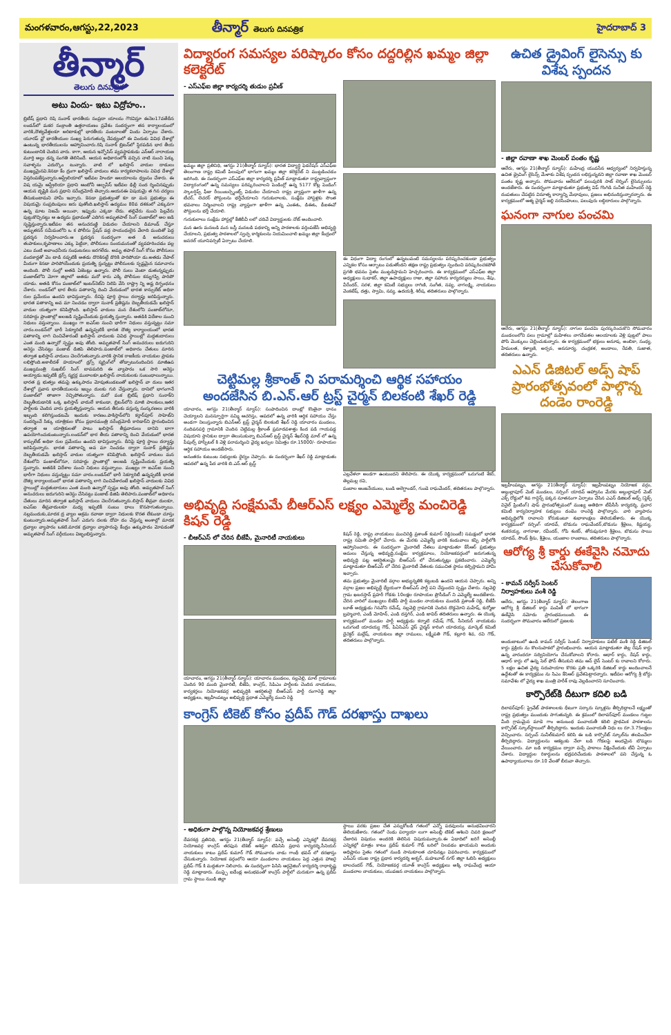మంగళవారం,ఆగస్టు,22,2023 తీన్మార్ తెలుగు దినపత్రిక హైదరాబాద్ 3
తీన్మార్
తెలుగు దినపత్రిక
అటు విందు- ఇటు విద్రోహం..
బ్రిటీష్ ప్రధాని రిషి సునాక్ భారతీయ సంప్రదా యాలను గౌరవిస్తూ ఈనెల17వతేదీన లండన్‌లో మకర సంక్రాంతి ఉత్తరాయణం ప్రవేశం సందర్భంగా తన కార్యాలయంలో వారికి,దౌత్యవేత్తలకూ అరిటాకుల్లో భారతీయ వంటకాలతో విందు ఏర్పాటు చేశారు. యూరప్ వ్లో భారతీయుల సంఖ్య పెరుగుతున్న నేపథ్యంలో ఈ విందుకు వివిధ దేశాల్లో ఉంటున్న భారతీయులను ఆహ్వానించారు.రిషి సునాక్ బ్రిటన్‌లో స్థిరపడిన భార తీయ కుటుంబానికి చెందిన వారు. కాగా, ఆయన ఇన్ఫోసిస్ వ్యవస్థాపకుడు ఎన్ఆర్ నారాయణ మూర్తి అల్లు డన్న సంగతి తెలిసిందే. ఆయన అధికారంలోకి వచ్చిన నాటి నుంచి పెక్కు సవాళ్ళను ఎదుర్కొం టున్నారు. వాటి లో ఖలిస్తాన్ వాదుల దాడులు ముఖ్యమైనవి.కెనడా కేం ద్రంగా ఖలిస్తాన్ వాదులు తమ కార్యకలాపాలను వివిధ దేశాల్లో విస్తరింపజేస్తున్నారు.ఆస్ట్రేలియాలో ఇటీవల హిందూ ఆలయాలను ధ్వంసం చేశారు. ఈ విష యమై ఆస్ట్రేలియా ప్రధాని ఆంటోనీ ఆల్బనీస్ ఇటీవల ఢిల్లీ సంద ర్శించినప్పుడు ఆయన దృష్టికి మన ప్రధాని నరేంద్రమోదీ తెచ్చారు.ఆయనఈ విషయమై త గిన చర్యలు తీసుకుంటామని హామీ ఇచ్చారు. కెనడా ప్రభుత్వంతో కూ డా మన ప్రభుత్వం ఈ విషయమై సంప్రదింపులు జరు పుతోంది.ఖలిస్తాన్ ఉద్యమం 80వ దశకంలో ఎక్కువగా ఉన్న మాట నిజమే అయినా, ఇప్పుడు ఎక్కడా లేదు. తల్లివేరు నుంచి పిల్లవేరు పుట్టుకొచ్చినట్టు ఆ ఉద్యమ ప్రభావంతో ఎదిగిన అమృతపాల్ సింగ్ పంజాబ్‌లో అల జడి సృష్టిస్తున్నారు.ఇటీవల తన అనుచరుణ్ణి విడుదల చేయాలని డిమాండ్ చేస్తూ అమృతసర్ సమీపంలోని ఒ క పోలీసు స్టేషన్ వద్ద సాయుధులైన వేలాది మందితో పెద్ద ప్రదర్శన నిర్వహించారు.ఆ ప్రదర్శన సందర్భంగా అత డి అనుచరులు తుపాకులు,కృపాణాలు ఎక్కు పెట్టినా, పోలీసులు సంయమనంతో వ్యవహరించడం వల్ల ఎటు వంటి అవాంఛనీయ సంఘటనలు జరగలేదు. అమృ తపాల్ సింగ్ కోసం పోలీసులు వందకార్లతో వెం టాడి నప్పటికీ అతడు దొరికినట్టే దొరికి పారిపోయా డు.అతడు నేపాల్ మీదుగా కెనడా పారిపోయేందుకు ప్రయత్ని స్తున్నట్టు పోలీసులకు స్పష్టమైన సమాచారం అందింది. పోలీ సుల్తో అతడి ఏజెంట్లు ఉన్నారు. పోలీ సులు వెంటా డుతున్నప్పుడు పంజాబ్‌లోని మోగా జిల్లాలో అతడు మరో కారు ఎక్కి పోలీసుల కన్నుగప్పి పారిపో యాడు. అతడి కోసం పంజాబ్‌లో ఇంటర్‌నెట్‌ని నిలిపి వేసి రాష్ట్రా న్ని అష్ట దిగ్బంధనం చేశారు. లండన్‌లో భార తీయ పతాకాన్ని దించి వేయడంలో భారత కాన్సులేట్ అధికా రుల ప్రమేయం ఉందని భావిస్తున్నారు. దీనిపై పూర్తి స్థాయి దర్యాప్తు జరిపిస్తున్నారు. భారత పతాకాన్ని అవ మా నించడం ద్వారా సునాక్ ప్రతిష్టను దెబ్బతీయడమే ఖలిస్తాన్ వాదుల యత్నంగా కనిపిస్తోంది. ఖలిస్తాన్ వాదులు మన దేశంలోని పంజాబ్‌లోనూ, సరిహద్దు ప్రాంతాల్లో అలజడి సృష్టించేందుకు ప్రయత్ని స్తున్నారు. అతడికి విదేశాల నుంచి నిధులు వస్తున్నాయి. ముఖ్యం గా ఐఎస్ఐ నుంచి భారీగా నిధులు వస్తున్నట్టు సమా చారం.లండన్‌లో భారీ సెక్యూరిటీ ఉన్నప్పటికీ భారత దౌత్య కార్యాలయంలో భారత పతాకాన్ని లాగి చించివేశారంటే ఖలిస్తాన్ వాదులకు వివిధ స్థాయిల్లో మద్దతుదారులు ఎంత మంది ఉన్నారో స్పష్టం అవు తోంది. అమృతపాల్ సింగ్ అనుచరులు ఐదుగురిని అరెస్టు చేసినట్టు పంజాబ్ డిజిపి తెలిపారు.పంజాబ్‌లో అధికారం చేతులు మారిన తర్వాత ఖలిస్తాన్ వాదులు చెలరేగుతున్నారు.వారికి స్థానిక రాజకీయ నాయకుల ప్రాపకం లభిస్తోంది.అకాలీదళ్ హయాంలో డ్రగ్స్ స్మగ్లింగ్‌లో తోడ్పాటునందించిన మాజీఉప ముఖ్యమంత్రి సుఖబీర్ సింగ్ బావమరిది ఈ వ్యాపారం ఒక సారి అరెస్టు అయ్యాడు.ఇప్పటికీ డ్రగ్స్ స్మగ్లర్ల ముఠాలకూ,ఖలిస్తాన్ నాయకులకు సంబంధాలున్నాయి. భారత ప్ర భుత్వం తమపై ఉక్కుపాదం మోపుతుండటంతో ఖలిస్తాన్ వా దులు ఇతర దేశాల్లో ప్రవాస భారతీయులను ఇబ్బం దులకు గురి చేస్తున్నారు. దానిలో భాగంగానే పంజాబ్‌లో తాజాగా రెచ్చిపోతున్నారు. మరో వంక బ్రిటిష్ ప్రధాని సునాక్‌ని దెబ్బతీయడానికి ఒక్క ఖలిస్తాన్ వాదులే కాకుండా, బ్రిటన్‌లోని మాజీ పాలకులు,ఇతర పార్టీలకు చెందిన వారు ప్రయత్నిస్తున్నారు. ఆయన తీసుకు వస్తున్న సంస్కరణలు వారికి ఇబ్బంది కలిగిస్తుండటమే ఇందుకు కారణం.పాకిస్తాన్‌లోని కర్తార్‌పూర్ సాహెబ్‌ని సందర్శించే సిక్కు యాత్రికుల కోసం ప్రధానమంత్రి నరేంద్రమోదీ కారిడార్‌ని ప్రారంభించిన తర్వాత ఆ యాత్రికులతో పాటు ఖలిస్తాన్ తీవ్రవాదులు దానిని బాగా ఉపయోగించుకుంటున్నారు.లండన్‌లో భార తీయ పతాకాన్ని దించి వేయడంలో భారత కాన్సులేట్ అధికా రుల ప్రమేయం ఉందని భావిస్తున్నారు. దీనిపై పూర్తి స్థాయి దర్యాప్తు జరిపిస్తున్నారు. భారత పతాకాన్ని అవ మా నించడం ద్వారా సునాక్ ప్రతిష్టను దెబ్బతీయడమే ఖలిస్తాన్ వాదుల యత్నంగా కనిపిస్తోంది. ఖలిస్తాన్ వాదులు మన దేశంలోని పంజాబ్‌లోనూ, సరిహద్దు ప్రాంతాల్లో అలజడి సృష్టించేందుకు ప్రయత్ని స్తున్నారు. అతడికి విదేశాల నుంచి నిధులు వస్తున్నాయి. ముఖ్యం గా ఐఎస్ఐ నుంచి భారీగా నిధులు వస్తున్నట్టు సమా చారం.లండన్‌లో భారీ సెక్యూరిటీ ఉన్నప్పటికీ భారత దౌత్య కార్యాలయంలో భారత పతాకాన్ని లాగి చించివేశారంటే ఖలిస్తాన్ వాదులకు వివిధ స్థాయిల్లో మద్దతుదారులు ఎంత మంది ఉన్నారో స్పష్టం అవు తోంది. అమృతపాల్ సింగ్ అనుచరులు ఐదుగురిని అరెస్టు చేసినట్టు పంజాబ్ డిజిపి తెలిపారు.పంజాబ్‌లో అధికారం చేతులు మారిన తర్వాత ఖలిస్తాన్ వాదులు చెలరేగుతున్నారు.లిస్తాన్ తీవ్రవా దులకూ, ఐఎస్ఐ తీవ్రవాదులకూ మధ్య ఇప్పటికీ సంబం ధాలు కొనసాగుతున్నాయి. నల్లమందుకు,మాదక ద్ర వ్యాల అక్రమ రవాణా ద్వారా నిధులకు కొరత లేకుండా చూస్తు కుంటున్నారు.అమృతపాల్ సింగ్ ఎదుగు దలకు దోహ దం చేస్తున్న అంశాల్లో మాదక ద్రవ్యాల వ్యాపారం ఒకటి.మాదక ద్రవ్యాల వ్యాపారంపై కేంద్రం ఉక్కుపాదం మోపడంతో అమృతపాల్ సింగ్ వర్గీయులు విజృంభిస్తున్నారు.
విద్యారంగ సమస్యల పరిష్కారం కోసం దద్దరిల్లిన ఖమ్మం జిల్లా కలెక్టరేట్
- ఎస్ఎఫ్ఐ జిల్లా కార్యదర్శి తుడుం ప్రవీణ్
ఖమ్మం జిల్లా ప్రతినిధి, ఆగస్టు 21(తీన్మార్ న్యూస్): భారత విద్యార్థి ఫెడరేషన్ ఎస్ఎఫ్ఐ తెలంగాణ రాష్ట్ర కమిటీ పిలుపులో భాగంగా ఖమ్మం జిల్లా కలెక్టరేట్ ని ముట్టడించడం జరిగింది. ఈ సందర్భంగా ఎస్ఎఫ్ఐ జిల్లా కార్యదర్శి ప్రవీణ్ మాట్లాడుతూ రాష్ట్రవ్యాప్తంగా విద్యారంగంలో ఉన్న సమస్యలు పరిష్కరించాలని పెండింగ్లో ఉన్న 5177 కోట్ల పెండింగ్ స్కాలర్షిప్స్ ఫీజు రీయింబర్స్మెంట్స్ విడుదల చేయాలని రాష్ట్ర వ్యాప్తంగా ఖాళీగా ఉన్న టీచర్, లెచరర్ పోస్టులను భర్తీచేయాలని గురుకులాలకు, సంక్షేమ హాస్టళ్లకు సొంత భవనాలు నిర్మించాలని రాష్ట్ర వ్యాప్తంగా ఖాళీగా ఉన్న ఎంఈఓ, డిఈఓ, డీఐఈవో పోస్టులను భర్తీ చేయాలి.
గురుకులాలు సంక్షేమ హాస్టల్లో కేజీబీవీ లలో చదివే విద్యార్థులకు నోట్ అందించాలి.
మన ఊరు మనబడి మన బస్తీ మనబడి పథకాన్ని అన్ని పాఠశాలకు వర్తింపజేసే అభివృద్ధి చేయాలని, ప్రభుత్వ పాఠశాలలో స్వచ్ఛ కార్మికులను నియమించాలి ఖమ్మం జిల్లా కేంద్రంలో జనరల్ యూనివర్సిటీ ఏర్పాటు చేయాలి.
ఈ విధంగా విద్యా రంగంలో ఉన్నటువంటి సమస్యలను పరిష్కరించకుండా ప్రభుత్వం ఎన్నికల కోసం ఆర్భాటం పడుతోందని తక్షణ రాష్ట్ర ప్రభుత్వం స్పందించి పరిష్కరించకపోతే ప్రగతి భవనం సైతం ముట్టడిస్తామని హెచ్చరించారు. ఈ కార్యక్రమంలో ఎస్ఎఫ్ఐ జిల్లా అధ్యక్షులు సుధాకర్, జిల్లా ఉపాధ్యక్షులు రాజు, జిల్లా సహాయ కార్యదర్శులు సాయి, శేషు, వీరేందర్, సరళ, జిల్లా కమిటీ సభ్యులు రాగిణి, సంగీత, నవ్య, నాగలక్ష్మి, నాయకులు వెంకటేష్, దత్తు, స్వామి, నవ్య, ఉదయశ్రీ, శిరీష, తదితరులు పాల్గొన్నారు.
చెట్టిమల్ల శ్రీకాంత్ ని పరామర్శించి ఆర్థిక సహాయం
అందజేసిన బి.ఎన్.ఆర్ ట్రస్ట్ చైర్మన్ బిలకంటి శేఖర్ రెడ్డి
యాచారం, ఆగస్టు 21(తీన్మార్ న్యూస్): సంపాదించిన దాంట్లో కొంతైనా ధానం చెయ్యాలని మనస్ఫూర్తిగా నమ్మి ఆచరిస్తు, ఆపదలో ఉన్న వారికి ఆర్థిక సహాయం చేస్తు అండగా నిలుస్తున్నారు బిఎన్ఆర్ ట్రస్ట్ చైర్మన్ బిలకంటి శేఖర్ రెడ్డి యాచారం మండలం, నందివనపర్తి గ్రామానికి చెందిన చెట్టిమల్ల శ్రీకాంత్ ప్రమాదవశాత్తు కింద పడి గాయపడ్డ విషయాని స్థానికుల ద్వారా తెలుసుకున్నా బిఎన్ఆర్ ట్రస్ట్ చైర్మన్ శేఖర్‌రెడ్డి మాల్ లో ఉన్న పీపుల్స్ హాస్పిటల్ కి వెళ్లి పరామర్శించి వైద్య ఖర్చుల నిమిత్తం రూ.15000/- రూపాయల ఆర్థిక సహాయం అందజేసారు.
అనంతరం కుటుంబ సభ్యులకు ధైర్యం చెప్పారు. ఈ సందర్భంగా శేఖర్ రెడ్డి మాట్లాడుతు ఆపదలో ఉన్న పేద వారికి బి.ఎన్.ఆర్ ట్రస్ట్
ఎల్లవేళలా అండగా ఉంటుందని తెలిపారు. ఈ యొక్క కార్యక్రమంలో ఒరుగంటి శేకర్, తెల్లమల్ల రవి,
పంబాల ఆంజనేయులు, బండి అలెగ్జాండర్, గుండె రాఘవేందర్, తదితరులు పాల్గొన్నారు.
అభివృద్ధి సంక్షేమమే బీఆర్ఎస్ లక్ష్యం ఎమ్మెల్యే మంచిరెడ్డి కిషన్ రెడ్డి
- బీఆర్ఎస్ లో చేరిన బీజేపీ, మైనారిటీ నాయకులు
యాచారం, ఆగస్టు 21(తీన్మార్ న్యూస్): యాచారం మండలం, నల్లవెల్లి, మాల్ గ్రామాలకు చెందిన 90 మంది మైనారిటీ, బీజేపి, కాంగ్రెస్, సిపిఎం పార్టీలకు చెందిన నాయకులు, కార్యకర్తలు నియోజకవర్గ అభివృద్ధికి ఆకర్షితులై బీఆర్ఎస్ పార్టీ రంగారెడ్డి జిల్లా అధ్యక్షులు, ఇబ్రహీంపట్నం అభివృద్ధి ప్రధాత ఎమ్మెల్యే మంచి రెడ్డి
కిషన్ రెడ్డి, రాష్ట్ర నాయకులు మంచిరెడ్డి ప్రశాంత్ కుమార్ రెడ్డి(బంటీ) సమక్షంలో భారత రాష్ట్ర సమితి పార్టీలో చేరారు. ఈ మేరకు ఎమ్మెల్యే వారికి కండువాలు కప్పి పార్టీలోకి ఆహ్వానించారు. ఈ సందర్భంగా మైనారిటీ నేతలు మాట్లాడుతూ కేసీఆర్ ప్రభుత్వం అమలు చేస్తున్న అభివృద్ధి,సంక్షేమ కార్యక్రమాలు, నియోజకవర్గంలో జరుగుతున్న అభివృద్ధి పట్ల ఆకర్షితులమై బీఆర్ఎస్ లో చేరుతున్నట్లు ప్రకటించారు. ఎమ్మెల్యే మాట్లాడుతూ బీఆర్ఎస్ లో చేరిన మైనారిటీ నేతలకు సముచిత స్థానం కల్పిస్తామని హామీ ఇచ్చారు.
తమ ప్రభుత్వం మైనారిటీ వర్గాల అభ్యున్నతికి కట్టుబడి ఉందని ఆయన చెప్పారు. అన్ని వర్గాల ప్రజల అభివృద్ధే ధ్యేయంగా బీఆర్ఎస్ పార్టీ పని చేస్తుందని స్పష్టం చేశారు. నల్లవెల్లి గ్రామ ఖబరస్తాన్ ప్రహరీ గోడకు 10లక్షల రూపాయల ప్రొసీడింగ్ ని ఎమ్మెల్యే అందజేశారు. చేరిన వారిలో ముఖ్యులు బీజేపీ పార్టీ మండల నాయకులు మందడి ప్రశాంత్ రెడ్డి, బీజేపీ బూత్ అధ్యక్షుడు గెనవోని రమేష్, నల్లవెల్లి గ్రామానికి చెందిన దొడ్డమోని మహేష్, కుర్మోజు బ్రహ్మచారి, ఎండీ మోహిన్, ఎండి దస్తగిర్, ఎండి జావిద్ తదితరులు ఉన్నారు. ఈ యొక్క కార్యక్రమంలో మండల పార్టీ అధ్యక్షుడు కర్నాటి రమేష్ గౌడ్, సీనియర్ నాయకుడు ఒరుగంటి యాదయ్య గౌడ్, పిఏసిఎస్ వైస్ చైర్మన్ కారింగి యాదయ్య, మార్కెట్ కమిటీ డైరెక్టర్ మల్లేష్, నాయకులు జిల్లా రాములు, లక్ష్మీపతి గౌడ్, కల్లూరి శివ, రవి గౌడ్, తదితరులు పాల్గొన్నారు.
కాంగ్రెస్ టికెట్ కోసం ప్రదీప్ గౌడ్ దరఖాస్తు దాఖలు
- అధికంగా పాల్గొన్న నియోజకవర్గ శ్రేణులు
దేవరకద్ర ప్రతినిధి, ఆగస్టు 21(తీన్మార్ న్యూస్): వచ్చే అసెంబ్లీ ఎన్నికల్లో దేవరకద్ర నియోజవర్గ కాంగ్రెస్ తరఫున టికెట్ ఆశిస్తూ టిపిసిసి ప్రధాన కార్యదర్శి,సీనియర్ నాయకులు కాటం ప్రదీప్ కుమార్ గౌడ్ సోమవారం నాడు గాంధీ భవన్ లో దరఖాస్తు చేసుకున్నారు. నియోజక వర్గంలోని ఆయా మండలాల నాయకులు పెద్ద ఎత్తున హాజరై ప్రదీప్ గౌడ్ కి మద్దతుగా నిలిచారు. ఈ సందర్భంగా పిసిసి ఆర్గనైజింగ్ కార్యదర్శి రాధాకృష్ణ రెడ్డి మాట్లాడారు. ముప్పై ఐదేండ్ల అనుభవంతో కాంగ్రెస్ పార్టీలో చురుకుగా ఉన్న ప్రదీప్ గ్రామ స్థాయి నుండి జిల్లా
స్థాయి వరకు ప్రజల చేత ఎన్నుకోబడి గతంలో ఎన్నో పదవులను అనుభవించారని తెలియజేశారు. గతంలో రెండు పర్యాయా లుగా అసెంబ్లీ టికెట్ ఆశించి చివరి క్షణంలో చేజారిన విషయం అందరికి తెలిసిన విషయమన్నారు.ఈ ఏడాదిలో జరిగే అసెంబ్లీ ఎన్నికల్లో మాత్రం కాటం ప్రదీప్ కుమార్ గౌడ్ బరిలో నిలవడం ఖాయమని అందుకు అధిష్టానం సైతం గతంలో నుండి సానుకూలత చూపినట్లు వివరించారు. కార్యక్రమంలో ఎన్ఎస్ యుఐ రాష్ట్ర ప్రధాన కార్యదర్శి అక్బర్, మహబూబ్ నగర్ జిల్లా ఓబిసి అధ్యక్షులు బాలచందర్ గౌడ్, నియోజకవర్గ యూత్ కాంగ్రెస్ అధ్యక్షులు అక్కి రాఘవేంద్ర ఆయా మండలాల నాయకులు, యువజన నాయకులు పాల్గొన్నారు.
ఉచిత డ్రైవింగ్ లైసెన్సు కు విశేష స్పందన
- జిల్లా రవాణా శాఖ మెంబర్ పంతం కృష్ణ
ఆలేరు, ఆగస్టు 21(తీన్మార్ న్యూస్): మహేంద్ర యువసేన ఆధ్వర్యంలో నిర్వహిస్తున్న ఉచిత డ్రైవింగ్ లైసెన్స్ మేళాకు విశేష స్పందన లభిస్తున్నదని జిల్లా రవాణా శాఖ మెంబర్ పంతం కృష్ణ అన్నారు. సోమవారం ఆలేరులో పలువురికి సాట్ లెర్నింగ్ లైసెన్సులను అందజేశారు. ఈ సందర్భంగా మాట్లాడుతూ ప్రభుత్వ విప్ గొంగిడి సునీత మహేందర్ రెడ్డి దంపతులు చేపట్టిన వినూత్న కార్యాన్ని మేధావులు, ప్రజలు అభినందిస్తున్నారన్నారు. ఈ కార్యక్రమంలో ఆత్మ చైర్మన్ జల్లి నరసింహులు, పలువురు లబ్ధిదారులు పాల్గొన్నారు.
ఘనంగా నాగుల పంచమి
ఆలేరు, ఆగస్టు 21(తీన్మార్ న్యూస్): నాగుల పంచమి పురస్కరించుకొని సోమవారం మండలంలోని పలు గ్రామాల్లో మహిళలు నాగదేవతల ఆలయాలకు వెళ్లి పుట్టలో పాలు పోసి మొక్కులు చెల్లించుకున్నారు. ఈ కార్యక్రమంలో భక్తులు అనూష, అంబికా, సంధ్య, హేమలత, కళ్యాణి, అర్చన, అనసూర్య, చంద్రకళ, అందాలు, రేవతి, సుజాత, తదితరులు ఉన్నారు.
ఎఎన్ డిజిటల్ అడ్స్ షాప్ ప్రారంభోత్సవంలో పాల్గొన్న దండెం రాంరెడ్డి
ఇబ్రహీంపట్నం, ఆగస్టు 21(తీన్మార్ న్యూస్): ఇబ్రహీంపట్నం నియోజక వర్గం, అబ్దుల్లాపూర్ మెట్ మండలం, నర్సింగ్ యాదవ్ ఆహ్వానం మేరకు అబ్దుల్లాపూర్ మెట్ ఎక్స్ రోడ్డులో శివ గార్డెన్స్ పక్కన నూతనంగా ఏర్పాటు చేసిన ఎఎన్ డిజిటల్ అడ్స్ (ఫ్లెక్స్ వినైల్ ప్రింటింగ్) షాప్ ప్రారంభోత్సవంలో ముఖ్య అతిథిగా టీపీసీసీ కార్యదర్శి, ప్రచార కమిటీ కార్యనిర్వాహక సభ్యులు దండెం రాంరెడ్డి పాల్గొన్నారు. వారి వ్యాపారం అభివృద్ధిలోకి రావాలని కోరుకుంటూ శుభాకాంక్షలు తెలియజేశారు. ఈ యొక్క కార్యక్రమంలో నర్సింగ్ యాదవ్, బొడుసు రాఘవేందర్,బొడుసు శ్రీశైలం, కిష్టయ్య, శంకరయ్య, నాగరాజు, రవీందర్, గోపి శంకర్, తోరుపునూరి శ్రీశైలం, బొడుసు సాయి యాదవ్, సౌండ్ శ్రీను, శ్రీశైలం, యంజాల రాంబాబు, తదితరులు పాల్గొన్నారు.
ఆరోగ్య శ్రీ కార్డు ఈకేవైసి నమోదు చేసుకోవాలి
- కామన్ సర్వీస్ సెంటర్ నిర్వాహకులు వంశీ రెడ్డి
ఆలేరు, ఆగస్టు 21(తీన్మార్ న్యూస్): తెలంగాణ ఆరోగ్య శ్రీ డిజిటల్ కార్డు పంపిణీ లో భాగంగా ఈకేవైసి నమోదు ప్రారంభమయింది. ఈ సందర్భంగా సోమవారం ఆలేరులో ప్రజలకు
అందుబాటులో ఉండి కామన్ సర్వీస్ సెంటర్ నిర్వాహకులు పటేల్ వంశీ రెడ్డి డిజిటల్ కార్డు ప్రక్రియ ను కొలనుపాకలో ప్రారంభించారు. ఆయన మాట్లాడుతూ తెల్ల రేషన్ కార్డు ఉన్న వారందరూ సద్వినియోగం చేసుకోవాలని కోరారు. ఆధార్ కార్డు, రేషన్ కార్డు, ఆధార్ కార్డు లో ఉన్న సెల్ ఫోన్ తీసుకుని తమ ఆన్ లైన్ సెంటర్ కు రావాలని కోరారు. 5 లక్షల ఉచిత వైద్య సదుపాయాల కొరకు ప్రతి ఒక్కరికి డిజిటల్ కార్డు అందించాలనే ఉద్దేశంతో ఈ కార్యక్రమం ను సిఎం కేసిఆర్ ప్రవేశపెట్టారన్నారు. ఇటీవల ఆరోగ్య శ్రీ బోర్డు సమావేశం లో వైద్య శాఖ మంత్రి హరీశ్ రావు వెల్లడించారని సూచించారు.
కార్పొరేట్‌కి దీటుగా కదిలి బడి
దిలావర్‌పూర్: ప్రైవేట్ పాఠశాలలకు ధీటుగా సర్కారు స్కూళ్లను తీర్చిదిద్దాలనే లక్ష్యంతో రాష్ట్ర ప్రభుత్వం ముందుకు సాగుతున్నది. ఈ క్రమంలో దిలావర్‌పూర్ మండలం గుట్టల మీది గ్రామమైన మాడె గాం అనుబంధ పంచాయతీ కదిలి ప్రాథమిక పాఠశాలను కార్పొరేట్ స్కూల్‌స్థాయిలో తీర్చిదిద్దారు. ఇందుకు పంచాయతీ నిధు లు రూ.3.75లక్షలు వెచ్చించారు. సర్పంచ్ సునీల్‌కుమార్ కలిసి ఈ బడి కార్పొరేట్ స్కూల్‌ను తలపించేలా తీర్చిదిద్దారు. విద్యార్థులను ఆకట్టుకు నేలా బడి గోడలపై అందమైన బొమ్మలు వేయించారు. మా బడి కార్యక్రమం ద్వారా వచ్చే పాఠాలు వీక్షించేందుకు టీవీ ఏర్పాటు చేశారు. విద్యార్థుల రికార్డులను భద్రపరిచేందుకు పాఠశాలలో పని చేస్తున్న ఓ ఉపాధ్యాయురాలు రూ.10 వేలతో బీరువా తెచ్చారు.